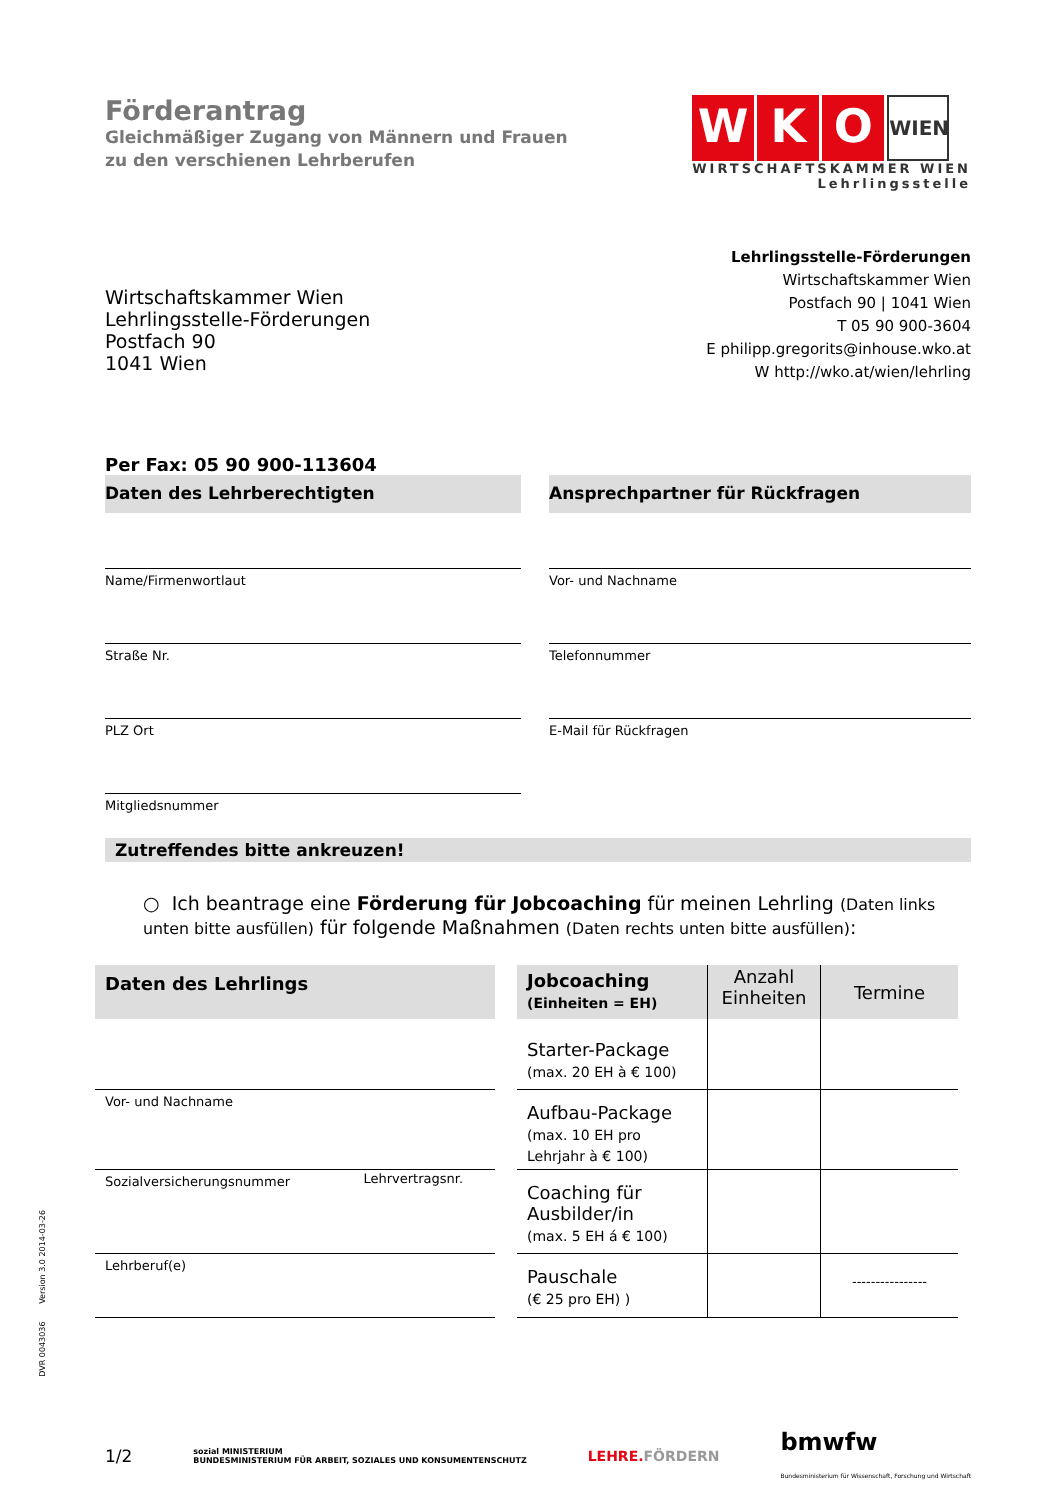Förderantrag
Gleichmäßiger Zugang von Männern und Frauen
zu den verschienen Lehrberufen
W K O WIEN
WIRTSCHAFTSKAMMER WIEN
Lehrlingsstelle
Wirtschaftskammer Wien
Lehrlingsstelle-Förderungen
Postfach 90
1041 Wien
Lehrlingsstelle-Förderungen
Wirtschaftskammer Wien
Postfach 90 | 1041 Wien
T 05 90 900-3604
E philipp.gregorits@inhouse.wko.at
W http://wko.at/wien/lehrling
Per Fax: 05 90 900-113604
Daten des Lehrberechtigten
Name/Firmenwortlaut
Straße Nr.
PLZ Ort
Mitgliedsnummer
Ansprechpartner für Rückfragen
Vor- und Nachname
Telefonnummer
E-Mail für Rückfragen
Zutreffendes bitte ankreuzen!
○ Ich beantrage eine Förderung für Jobcoaching für meinen Lehrling (Daten links unten bitte ausfüllen) für folgende Maßnahmen (Daten rechts unten bitte ausfüllen):
| Daten des Lehrlings | | | Jobcoaching (Einheiten = EH) | Anzahl Einheiten | Termine |
| | | | Starter-Package (max. 20 EH à € 100) | | |
| Vor- und Nachname | | | Aufbau-Package (max. 10 EH pro Lehrjahr à € 100) | | |
| Sozialversicherungsnummer | Lehrvertragsnr. | | Coaching für Ausbilder/in (max. 5 EH á € 100) | | |
| Lehrberuf(e) | | | Pauschale (€ 25 pro EH) ) | | ---------------- |
1/2 sozial MINISTERIUM
BUNDESMINISTERIUM FÜR ARBEIT, SOZIALES UND KONSUMENTENSCHUTZ LEHRE.FÖRDERN bmwfw
Bundesministerium für Wissenschaft, Forschung und Wirtschaft
DVR 0043036 Version 3.0 2014-03-26